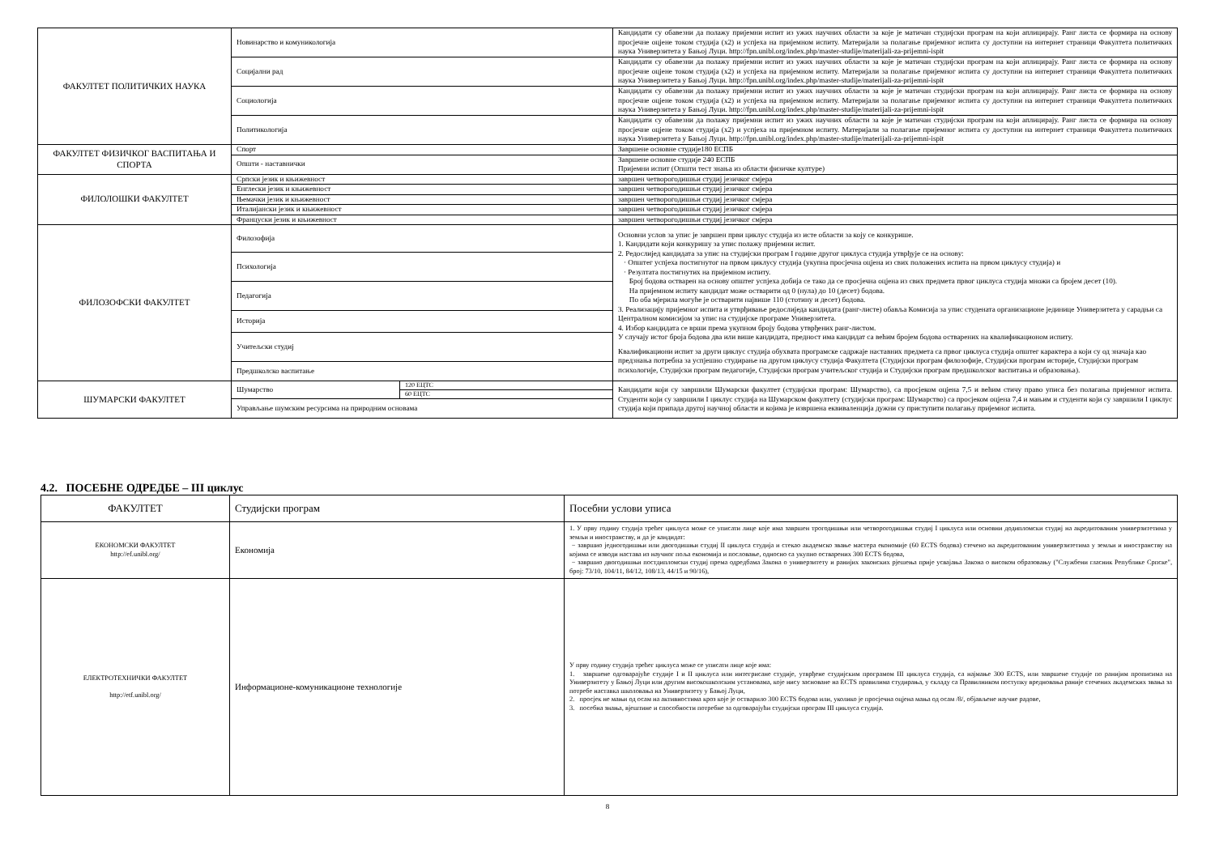| ФАКУЛТЕТ ПОЛИТИЧКИХ НАУКА | Новинарство и комуникологија | | Кандидати су обавезни да полажу пријемни испит из ужих научних области за које је матичан студијски програм на који аплицирају. Ранг листа се формира на основу просјечне оцјене током студија (x2) и успјеха на пријемном испиту. Материјали за полагање пријемног испита су доступни на интернет страници Факултета политичких наука Универзитета у Бањој Луци. http://fpn.unibl.org/index.php/master-studije/materijali-za-prijemni-ispit |
| | Социјални рад | | Кандидати су обавезни да полажу пријемни испит из ужих научних области за које је матичан студијски програм на који аплицирају. Ранг листа се формира на основу просјечне оцјене током студија (x2) и успјеха на пријемном испиту. Материјали за полагање пријемног испита су доступни на интернет страници Факултета политичких наука Универзитета у Бањој Луци. http://fpn.unibl.org/index.php/master-studije/materijali-za-prijemni-ispit |
| | Социологија | | Кандидати су обавезни да полажу пријемни испит из ужих научних области за које је матичан студијски програм на који аплицирају. Ранг листа се формира на основу просјечне оцјене током студија (x2) и успјеха на пријемном испиту. Материјали за полагање пријемног испита су доступни на интернет страници Факултета политичких наука Универзитета у Бањој Луци. http://fpn.unibl.org/index.php/master-studije/materijali-za-prijemni-ispit |
| | Политикологија | | Кандидати су обавезни да полажу пријемни испит из ужих научних области за које је матичан студијски програм на који аплицирају. Ранг листа се формира на основу просјечне оцјене током студија (x2) и успјеха на пријемном испиту. Материјали за полагање пријемног испита су доступни на интернет страници Факултета политичких наука Универзитета у Бањој Луци. http://fpn.unibl.org/index.php/master-studije/materijali-za-prijemni-ispit |
| ФАКУЛТЕТ ФИЗИЧКОГ ВАСПИТАЊА И СПОРТА | Спорт | | Завршене основне студије180 ЕСПБ |
| | Општи - наставнички | | Завршене основне студије 240 ЕСПБ Пријемни испит (Општи тест знања из области физичке културе) |
| ФИЛОЛОШКИ ФАКУЛТЕТ | Српски језик и књижевност | | завршен четворогодишњи студиј језичког смјера |
| | Енглески језик и књижевност | | завршен четворогодишњи студиј језичког смјера |
| | Њемачки језик и књижевност | | завршен четворогодишњи студиј језичког смјера |
| | Италијански језик и књижевност | | завршен четворогодишњи студиј језичког смјера |
| | Француски језик и књижевност | | завршен четворогодишњи студиј језичког смјера |
| ФИЛОЗОФСКИ ФАКУЛТЕТ | Филозофија | | Основни услов за упис је завршен први циклус студија из исте области за коју се конкурише. 1. Кандидати који конкуришу за упис полажу пријемни испит. 2. Редослијед кандидата за упис на студијски програм I године другог циклуса студија утврђује се на основу: · Општег успјеха постигнутог на првом циклусу студија (укупна просјечна оцјена из свих положених испита на првом циклусу студија) и · Резултата постигнутих на пријемном испиту. Број бодова остварен на основу општег успјеха добија се тако да се просјечна оцјена из свих предмета првог циклуса студија множи са бројем десет (10). На пријемном испиту кандидат може остварити од 0 (нула) до 10 (десет) бодова. По оба мјерила могуће је остварити највише 110 (стотину и десет) бодова. 3. Реализацију пријемног испита и утврђивање редослиједа кандидата (ранг-листе) обавља Комисија за упис студената организационе јединице Универзитета у сарадњи са Централном комисијом за упис на студијске програме Универзитета. 4. Избор кандидата се врши према укупном броју бодова утврђених ранг-листом. У случају истог броја бодова два или више кандидата, предност има кандидат са већим бројем бодова остварених на квалификационом испиту. Квалификациони испит за други циклус студија обухвата програмске садржаје наставних предмета са првог циклуса студија општег карактера а који су од значаја као предзнања потребна за успјешно студирање на другом циклусу студија Факултета (Студијски програм филозофије, Студијски програм историје, Студијски програм психологије, Студијски програм педагогије, Студијски програм учитељског студија и Студијски програм предшколског васпитања и образовања). |
| | Психологија | | |
| | Педагогија | | |
| | Историја | | |
| | Учитељски студиј | | |
| | Предшколско васпитање | | |
| ШУМАРСКИ ФАКУЛТЕТ | Шумарство | 120 ЕЦТС | Кандидати који су завршили Шумарски факултет (студијски програм: Шумарство), са просјеком оцјена 7,5 и већим стичу право уписа без полагања пријемног испита. Студенти који су завршили I циклус студија на Шумарском факултету (студијски програм: Шумарство) са просјеком оцјена 7,4 и мањим и студенти који су завршили I циклус студија који припада другој научној области и којима је извршена еквиваленција дужни су приступити полагању пријемног испита. |
| | | 60 ЕЦТС | |
| | Управљање шумским ресурсима на природним основама | | |
4.2. ПОСЕБНЕ ОДРЕДБЕ – III циклус
| ФАКУЛТЕТ | Студијски програм | Посебни услови уписа |
| --- | --- | --- |
| ЕКОНОМСКИ ФАКУЛТЕТ http://ef.unibl.org/ | Економија | 1. У прву годину студија трећег циклуса може се уписати лице које има завршен трогодишњи или четворогодишњи студиј I циклуса или основни додипломски студиј на акредитованим универзитетима у земљи и иностранству, и да је кандидат: − завршио једногодишњи или двогодишњи студиј II циклуса студија и стекао академско звање мастера економије (60 ECTS бодова) стечено на акредитованим универзитетима у земљи и иностранству на којима се изводи настава из научног поља економија и пословање, односно са укупно остварених 300 ECTS бодова, − завршио двогодишњи постдипломски студиј према одредбама Закона о универзитету и ранијих законских рјешења прије усвајања Закона о високом образовању ("Службени гласник Републике Српске", број: 73/10, 104/11, 84/12, 108/13, 44/15 и 90/16), |
| ЕЛЕКТРОТЕХНИЧКИ ФАКУЛТЕТ http://etf.unibl.org/ | Информационе-комуникационе технологије | У прву годину студија трећег циклуса може се уписати лице које има: 1. завршене одговарајуће студије I и II циклуса или интегрисане студије, утврђене студијским програмом III циклуса студија, са најмање 300 ECTS, или завршене студије по ранијим прописима на Универзитету у Бањој Луци или другим високошколским установама, које нису засноване на ECTS правилима студирања, у складу са Правилником поступку вредновања раније стечених академских звања за потребе наставка школовања на Универзитету у Бањој Луци, 2. просјек не мањи од осам на активностима кроз које је остварило 300 ECTS бодова или, уколико је просјечна оцјена мања од осам /8/, објављене научне радове, 3. посебна знања, вјештине и способности потребне за одговарајући студијски програм III циклуса студија. |
8